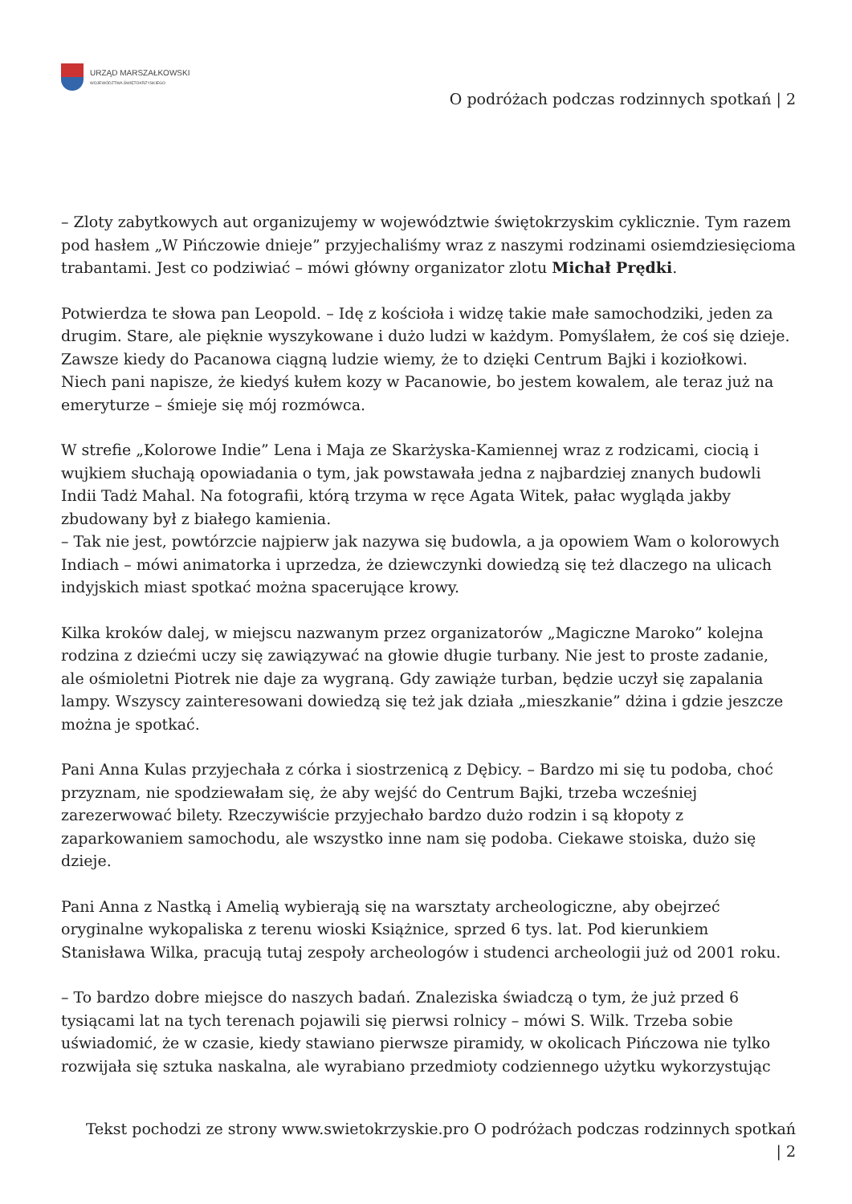URZĄD MARSZAŁKOWSKI
WOJEWÓDZTWA ŚWIĘTOKRZYSKIEGO
O podróżach podczas rodzinnych spotkań | 2
– Zloty zabytkowych aut organizujemy w województwie świętokrzyskim cyklicznie. Tym razem pod hasłem „W Pińczowie dnieje” przyjechaliśmy wraz z naszymi rodzinami osiemdziesięcioma trabantami. Jest co podziwiać – mówi główny organizator zlotu Michał Prędki.
Potwierdza te słowa pan Leopold. – Idę z kościoła i widzę takie małe samochodziki, jeden za drugim. Stare, ale pięknie wyszykowane i dużo ludzi w każdym. Pomyślałem, że coś się dzieje. Zawsze kiedy do Pacanowa ciągną ludzie wiemy, że to dzięki Centrum Bajki i koziołkowi. Niech pani napisze, że kiedyś kułem kozy w Pacanowie, bo jestem kowalem, ale teraz już na emeryturze – śmieje się mój rozmówca.
W strefie „Kolorowe Indie” Lena i Maja ze Skarżyska-Kamiennej wraz z rodzicami, ciocią i wujkiem słuchają opowiadania o tym, jak powstawała jedna z najbardziej znanych budowli Indii Tadż Mahal. Na fotografii, którą trzyma w ręce Agata Witek, pałac wygląda jakby zbudowany był z białego kamienia.
– Tak nie jest, powtórzcie najpierw jak nazywa się budowla, a ja opowiem Wam o kolorowych Indiach – mówi animatorka i uprzedza, że dziewczynki dowiedzą się też dlaczego na ulicach indyjskich miast spotkać można spacerujące krowy.
Kilka kroków dalej, w miejscu nazwanym przez organizatorów „Magiczne Maroko” kolejna rodzina z dziećmi uczy się zawiązywać na głowie długie turbany. Nie jest to proste zadanie, ale ośmioletni Piotrek nie daje za wygraną. Gdy zawiąże turban, będzie uczył się zapalania lampy. Wszyscy zainteresowani dowiedzą się też jak działa „mieszkanie” dżina i gdzie jeszcze można je spotkać.
Pani Anna Kulas przyjechała z córka i siostrzenicą z Dębicy. – Bardzo mi się tu podoba, choć przyznam, nie spodziewałam się, że aby wejść do Centrum Bajki, trzeba wcześniej zarezerwować bilety. Rzeczywiście przyjechało bardzo dużo rodzin i są kłopoty z zaparkowaniem samochodu, ale wszystko inne nam się podoba. Ciekawe stoiska, dużo się dzieje.
Pani Anna z Nastką i Amelią wybierają się na warsztaty archeologiczne, aby obejrzeć oryginalne wykopaliska z terenu wioski Książnice, sprzed 6 tys. lat. Pod kierunkiem Stanisława Wilka, pracują tutaj zespoły archeologów i studenci archeologii już od 2001 roku.
– To bardzo dobre miejsce do naszych badań. Znaleziska świadczą o tym, że już przed 6 tysiącami lat na tych terenach pojawili się pierwsi rolnicy – mówi S. Wilk. Trzeba sobie uświadomić, że w czasie, kiedy stawiano pierwsze piramidy, w okolicach Pińczowa nie tylko rozwijała się sztuka naskalna, ale wyrabiano przedmioty codziennego użytku wykorzystując
Tekst pochodzi ze strony www.swietokrzyskie.pro O podróżach podczas rodzinnych spotkań
| 2